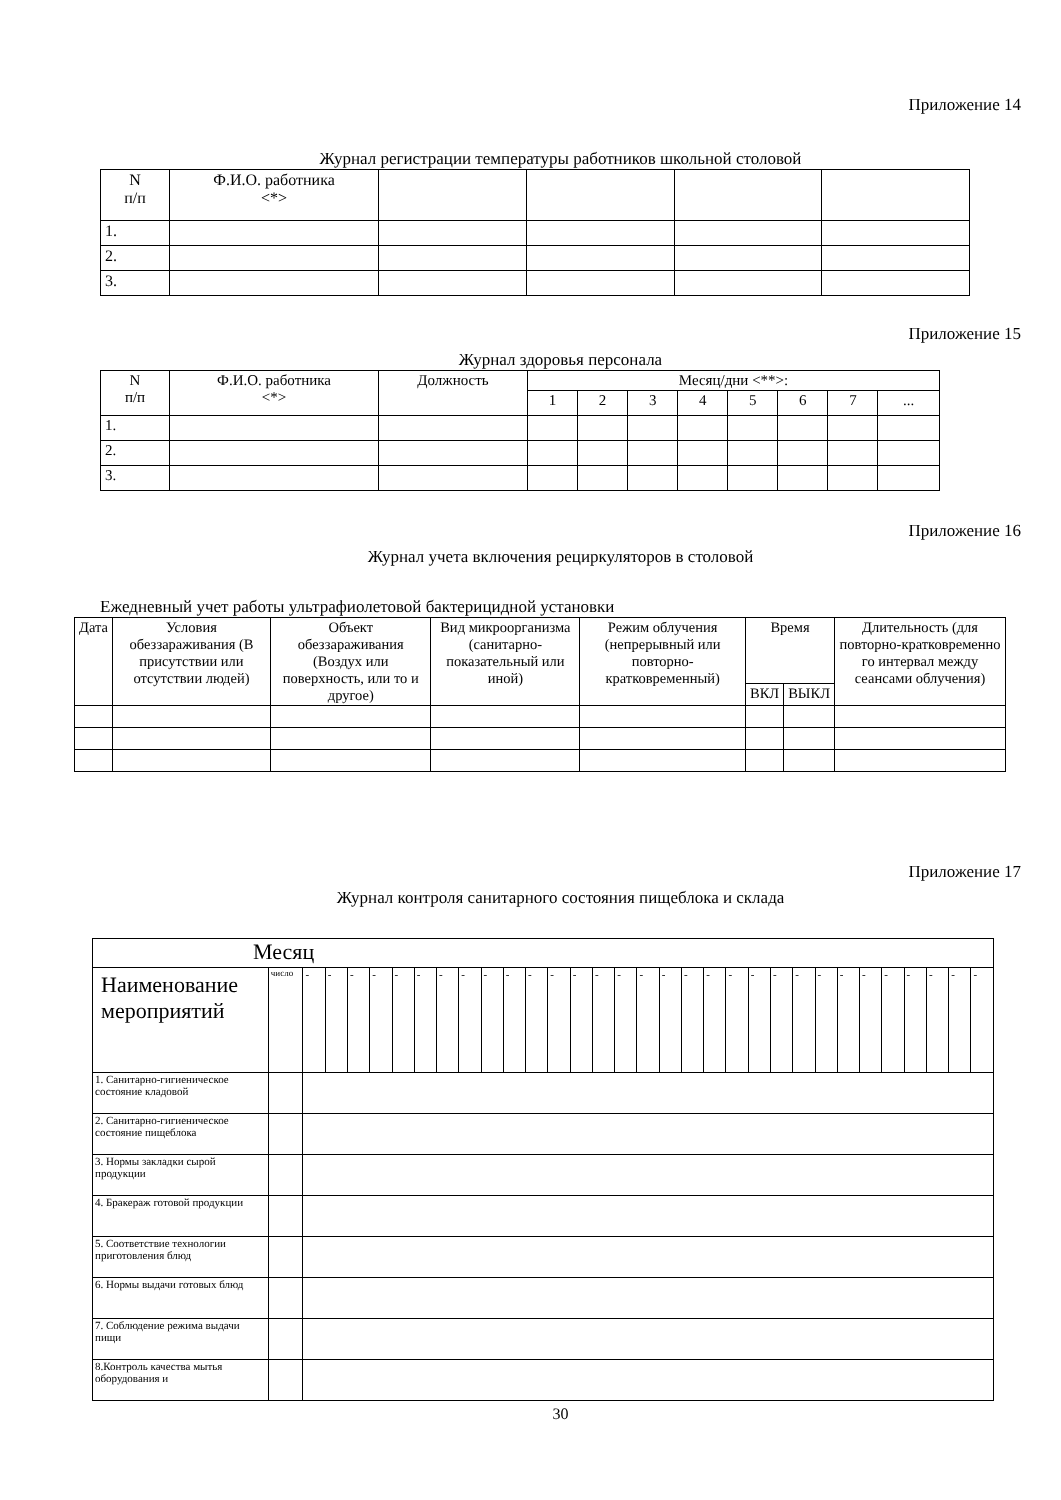Приложение 14
Журнал регистрации температуры работников школьной столовой
| N п/п | Ф.И.О. работника <*> | | | | |
| --- | --- | --- | --- | --- | --- |
| 1. | | | | | |
| 2. | | | | | |
| 3. | | | | | |
Приложение 15
Журнал здоровья персонала
| N п/п | Ф.И.О. работника <*> | Должность | Месяц/дни <**>: | | | | | | | |
| --- | --- | --- | --- | --- | --- | --- | --- | --- | --- | --- |
| | | | 1 | 2 | 3 | 4 | 5 | 6 | 7 | ... |
| 1. | | | | | | | | | | |
| 2. | | | | | | | | | | |
| 3. | | | | | | | | | | |
Приложение 16
Журнал учета включения рециркуляторов в столовой
Ежедневный учет работы ультрафиолетовой бактерицидной установки
| Дата | Условия обеззараживания (В присутствии или отсутствии людей) | Объект обеззараживания (Воздух или поверхность, или то и другое) | Вид микроорганизма (санитарно-показательный или иной) | Режим облучения (непрерывный или повторно-кратковременный) | Время | | Длительность (для повторно-кратковременно го интервал между сеансами облучения) |
| --- | --- | --- | --- | --- | --- | --- | --- |
| | | | | | ВКЛ | ВЫКЛ | |
Приложение 17
Журнал контроля санитарного состояния пищеблока и склада
| Месяц | | | | | | | | | | | | | | | | | | | | | | | | | | | | | | | | |
| Наименование мероприятий | число | - | - | - | - | - | - | - | - | - | - | - | - | - | - | - | - | - | - | - | - | - | - | - | - | - | - | - | - | - | - | - |
| 1. Санитарно-гигиеническое состояние кладовой | | | | | | | | | | | | | | | | | | | | | | | | | | | | | | | | |
| 2. Санитарно-гигиеническое состояние пищеблока | | | | | | | | | | | | | | | | | | | | | | | | | | | | | | | | |
| 3. Нормы закладки сырой продукции | | | | | | | | | | | | | | | | | | | | | | | | | | | | | | | | |
| 4. Бракераж готовой продукции | | | | | | | | | | | | | | | | | | | | | | | | | | | | | | | | |
| 5. Соответствие технологии приготовления блюд | | | | | | | | | | | | | | | | | | | | | | | | | | | | | | | | |
| 6. Нормы выдачи готовых блюд | | | | | | | | | | | | | | | | | | | | | | | | | | | | | | | | |
| 7. Соблюдение режима выдачи пищи | | | | | | | | | | | | | | | | | | | | | | | | | | | | | | | | |
| 8.Контроль качества мытья оборудования и | | | | | | | | | | | | | | | | | | | | | | | | | | | | | | | | |
30